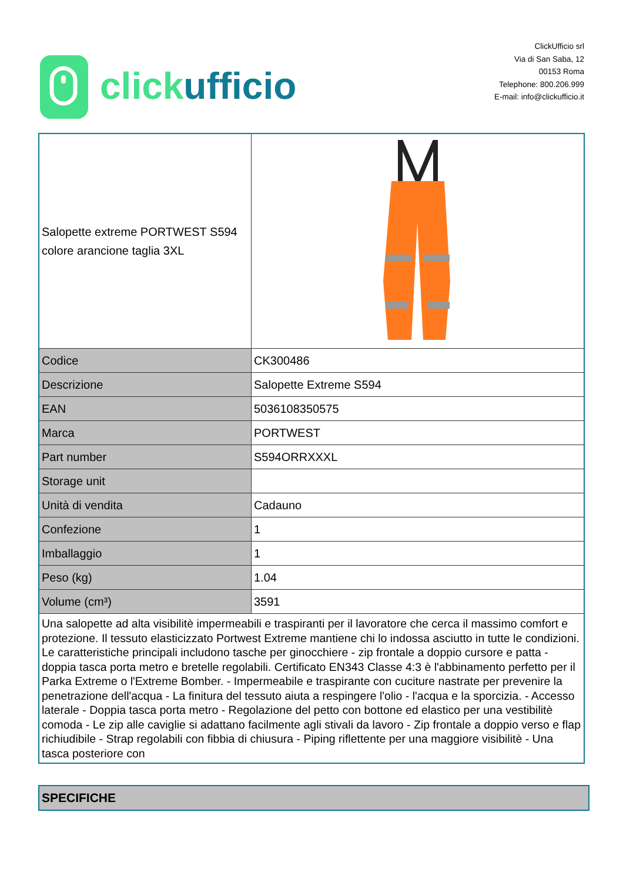clickufficio
ClickUfficio srl
Via di San Saba, 12
00153 Roma
Telephone: 800.206.999
E-mail: info@clickufficio.it
| Salopette extreme PORTWEST S594 colore arancione taglia 3XL | |
| Codice | CK300486 |
| Descrizione | Salopette Extreme S594 |
| EAN | 5036108350575 |
| Marca | PORTWEST |
| Part number | S594ORRXXXL |
| Storage unit | |
| Unità di vendita | Cadauno |
| Confezione | 1 |
| Imballaggio | 1 |
| Peso (kg) | 1.04 |
| Volume (cm³) | 3591 |
| Una salopette ad alta visibilitè impermeabili e traspiranti per il lavoratore che cerca il massimo comfort e protezione. Il tessuto elasticizzato Portwest Extreme mantiene chi lo indossa asciutto in tutte le condizioni. Le caratteristiche principali includono tasche per ginocchiere - zip frontale a doppio cursore e patta - doppia tasca porta metro e bretelle regolabili. Certificato EN343 Classe 4:3 è l'abbinamento perfetto per il Parka Extreme o l'Extreme Bomber. - Impermeabile e traspirante con cuciture nastrate per prevenire la penetrazione dell'acqua - La finitura del tessuto aiuta a respingere l'olio - l'acqua e la sporcizia. - Accesso laterale - Doppia tasca porta metro - Regolazione del petto con bottone ed elastico per una vestibilitè comoda - Le zip alle caviglie si adattano facilmente agli stivali da lavoro - Zip frontale a doppio verso e flap richiudibile - Strap regolabili con fibbia di chiusura - Piping riflettente per una maggiore visibilitè - Una tasca posteriore con | |
SPECIFICHE